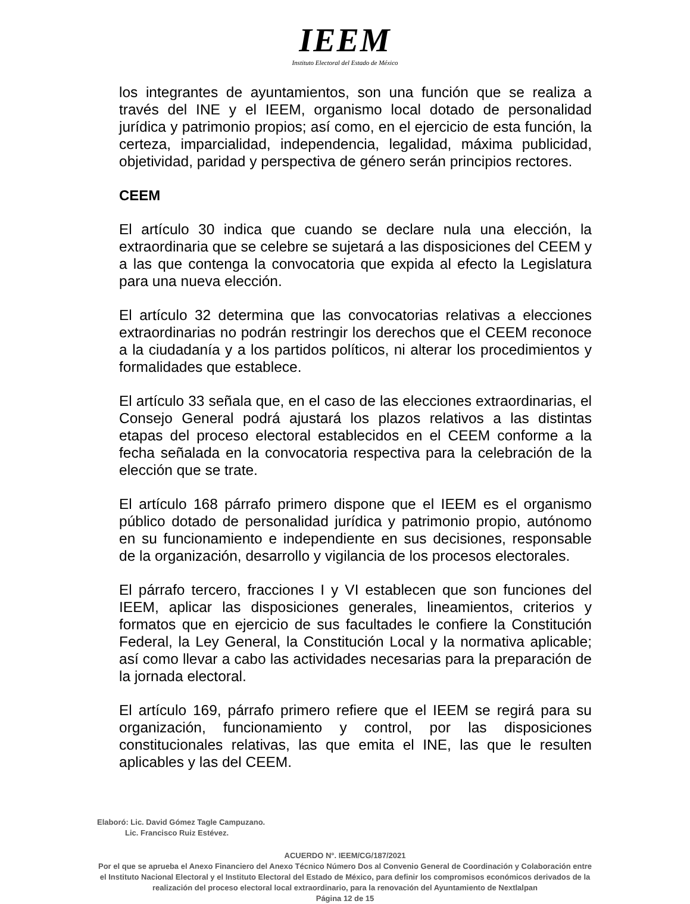IEEM
Instituto Electoral del Estado de México
los integrantes de ayuntamientos, son una función que se realiza a través del INE y el IEEM, organismo local dotado de personalidad jurídica y patrimonio propios; así como, en el ejercicio de esta función, la certeza, imparcialidad, independencia, legalidad, máxima publicidad, objetividad, paridad y perspectiva de género serán principios rectores.
CEEM
El artículo 30 indica que cuando se declare nula una elección, la extraordinaria que se celebre se sujetará a las disposiciones del CEEM y a las que contenga la convocatoria que expida al efecto la Legislatura para una nueva elección.
El artículo 32 determina que las convocatorias relativas a elecciones extraordinarias no podrán restringir los derechos que el CEEM reconoce a la ciudadanía y a los partidos políticos, ni alterar los procedimientos y formalidades que establece.
El artículo 33 señala que, en el caso de las elecciones extraordinarias, el Consejo General podrá ajustará los plazos relativos a las distintas etapas del proceso electoral establecidos en el CEEM conforme a la fecha señalada en la convocatoria respectiva para la celebración de la elección que se trate.
El artículo 168 párrafo primero dispone que el IEEM es el organismo público dotado de personalidad jurídica y patrimonio propio, autónomo en su funcionamiento e independiente en sus decisiones, responsable de la organización, desarrollo y vigilancia de los procesos electorales.
El párrafo tercero, fracciones I y VI establecen que son funciones del IEEM, aplicar las disposiciones generales, lineamientos, criterios y formatos que en ejercicio de sus facultades le confiere la Constitución Federal, la Ley General, la Constitución Local y la normativa aplicable; así como llevar a cabo las actividades necesarias para la preparación de la jornada electoral.
El artículo 169, párrafo primero refiere que el IEEM se regirá para su organización, funcionamiento y control, por las disposiciones constitucionales relativas, las que emita el INE, las que le resulten aplicables y las del CEEM.
Elaboró: Lic. David Gómez Tagle Campuzano.
Lic. Francisco Ruiz Estévez.
ACUERDO N°. IEEM/CG/187/2021
Por el que se aprueba el Anexo Financiero del Anexo Técnico Número Dos al Convenio General de Coordinación y Colaboración entre el Instituto Nacional Electoral y el Instituto Electoral del Estado de México, para definir los compromisos económicos derivados de la realización del proceso electoral local extraordinario, para la renovación del Ayuntamiento de Nextlalpan
Página 12 de 15